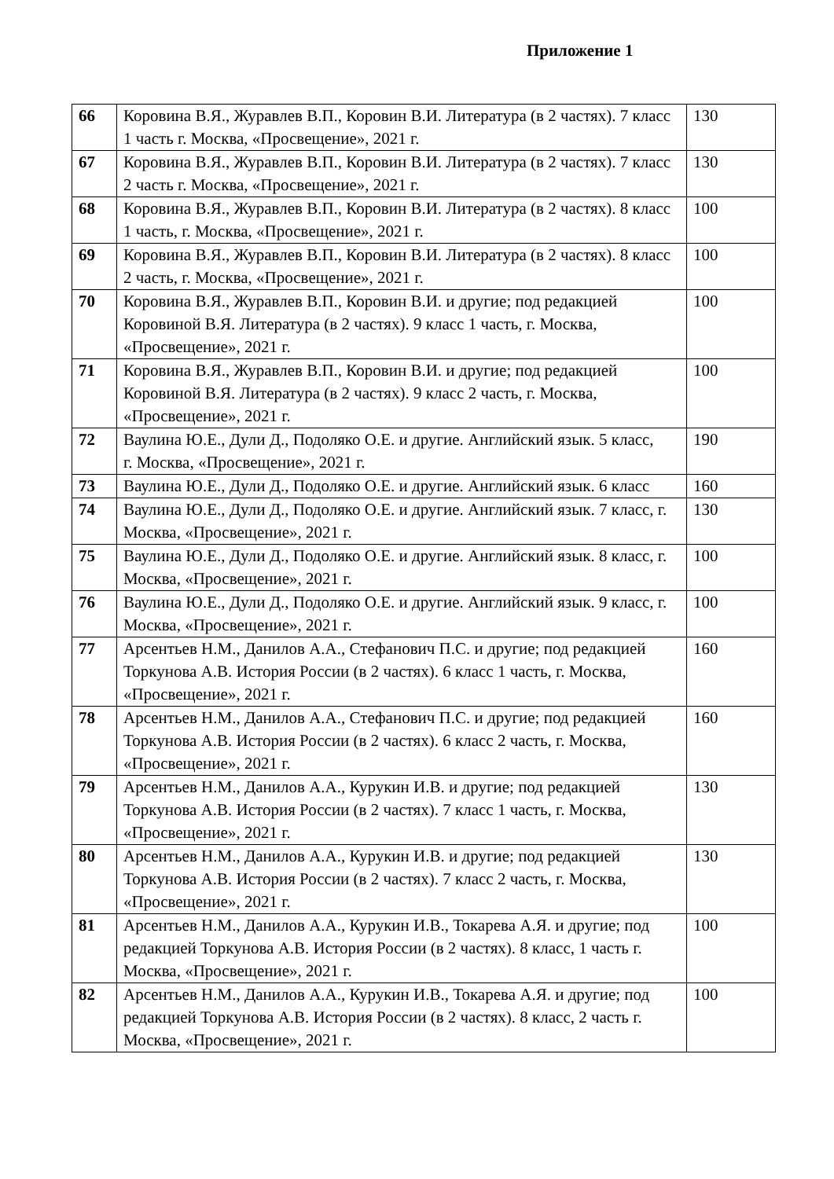Приложение 1
| 66 | Коровина В.Я., Журавлев В.П., Коровин В.И. Литература (в 2 частях). 7 класс 1 часть г. Москва, «Просвещение», 2021 г. | 130 |
| 67 | Коровина В.Я., Журавлев В.П., Коровин В.И. Литература (в 2 частях). 7 класс 2 часть г. Москва, «Просвещение», 2021 г. | 130 |
| 68 | Коровина В.Я., Журавлев В.П., Коровин В.И. Литература (в 2 частях). 8 класс 1 часть, г. Москва, «Просвещение», 2021 г. | 100 |
| 69 | Коровина В.Я., Журавлев В.П., Коровин В.И. Литература (в 2 частях). 8 класс 2 часть, г. Москва, «Просвещение», 2021 г. | 100 |
| 70 | Коровина В.Я., Журавлев В.П., Коровин В.И. и другие; под редакцией Коровиной В.Я. Литература (в 2 частях). 9 класс 1 часть, г. Москва, «Просвещение», 2021 г. | 100 |
| 71 | Коровина В.Я., Журавлев В.П., Коровин В.И. и другие; под редакцией Коровиной В.Я. Литература (в 2 частях). 9 класс 2 часть, г. Москва, «Просвещение», 2021 г. | 100 |
| 72 | Ваулина Ю.Е., Дули Д., Подоляко О.Е. и другие. Английский язык. 5 класс, г. Москва, «Просвещение», 2021 г. | 190 |
| 73 | Ваулина Ю.Е., Дули Д., Подоляко О.Е. и другие. Английский язык. 6 класс | 160 |
| 74 | Ваулина Ю.Е., Дули Д., Подоляко О.Е. и другие. Английский язык. 7 класс, г. Москва, «Просвещение», 2021 г. | 130 |
| 75 | Ваулина Ю.Е., Дули Д., Подоляко О.Е. и другие. Английский язык. 8 класс, г. Москва, «Просвещение», 2021 г. | 100 |
| 76 | Ваулина Ю.Е., Дули Д., Подоляко О.Е. и другие. Английский язык. 9 класс, г. Москва, «Просвещение», 2021 г. | 100 |
| 77 | Арсентьев Н.М., Данилов А.А., Стефанович П.С. и другие; под редакцией Торкунова А.В. История России (в 2 частях). 6 класс 1 часть, г. Москва, «Просвещение», 2021 г. | 160 |
| 78 | Арсентьев Н.М., Данилов А.А., Стефанович П.С. и другие; под редакцией Торкунова А.В. История России (в 2 частях). 6 класс 2 часть, г. Москва, «Просвещение», 2021 г. | 160 |
| 79 | Арсентьев Н.М., Данилов А.А., Курукин И.В. и другие; под редакцией Торкунова А.В. История России (в 2 частях). 7 класс 1 часть, г. Москва, «Просвещение», 2021 г. | 130 |
| 80 | Арсентьев Н.М., Данилов А.А., Курукин И.В. и другие; под редакцией Торкунова А.В. История России (в 2 частях). 7 класс 2 часть, г. Москва, «Просвещение», 2021 г. | 130 |
| 81 | Арсентьев Н.М., Данилов А.А., Курукин И.В., Токарева А.Я. и другие; под редакцией Торкунова А.В. История России (в 2 частях). 8 класс, 1 часть г. Москва, «Просвещение», 2021 г. | 100 |
| 82 | Арсентьев Н.М., Данилов А.А., Курукин И.В., Токарева А.Я. и другие; под редакцией Торкунова А.В. История России (в 2 частях). 8 класс, 2 часть г. Москва, «Просвещение», 2021 г. | 100 |